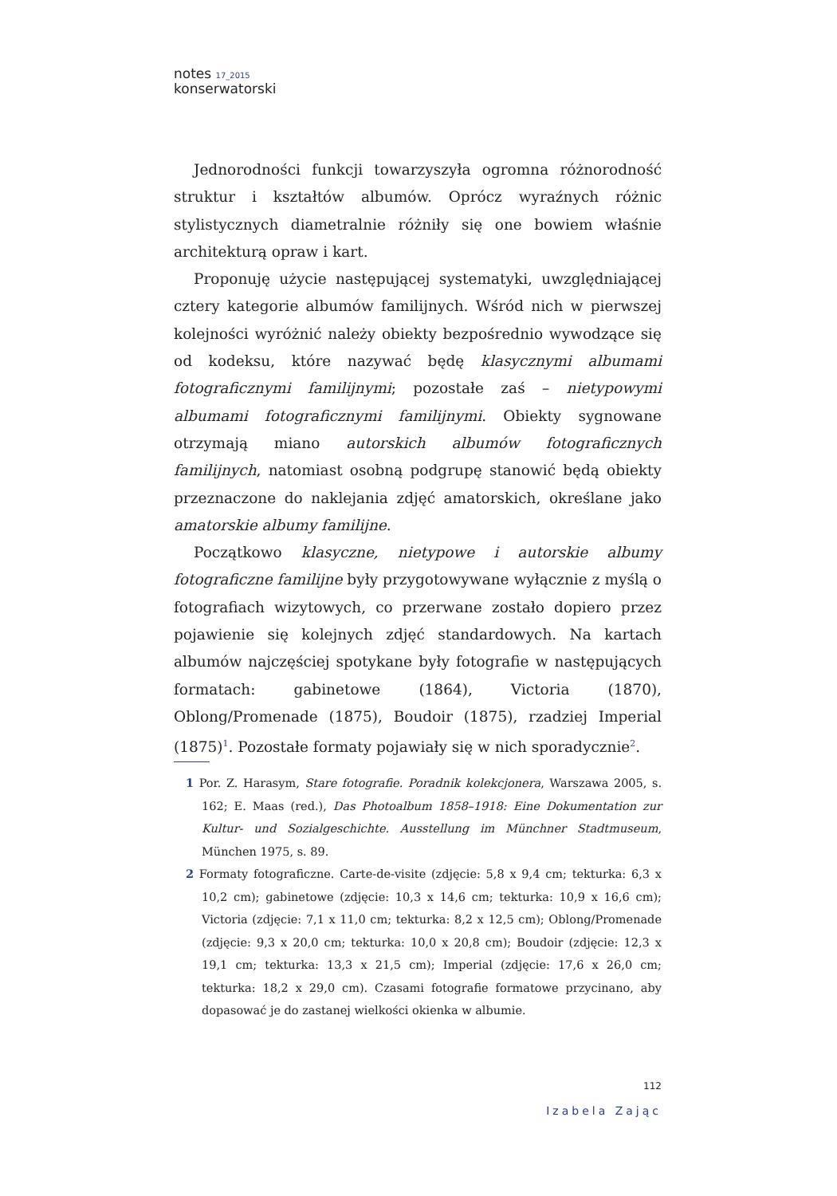notes 17_2015
konserwatorski
Jednorodności funkcji towarzyszyła ogromna różnorodność struktur i kształtów albumów. Oprócz wyraźnych różnic stylistycznych diametralnie różniły się one bowiem właśnie architekturą opraw i kart.
Proponuję użycie następującej systematyki, uwzględniającej cztery kategorie albumów familijnych. Wśród nich w pierwszej kolejności wyróżnić należy obiekty bezpośrednio wywodzące się od kodeksu, które nazywać będę klasycznymi albumami fotograficznymi familijnymi; pozostałe zaś – nietypowymi albumami fotograficznymi familijnymi. Obiekty sygnowane otrzymają miano autorskich albumów fotograficznych familijnych, natomiast osobną podgrupę stanowić będą obiekty przeznaczone do naklejania zdjęć amatorskich, określane jako amatorskie albumy familijne.
Początkowo klasyczne, nietypowe i autorskie albumy fotograficzne familijne były przygotowywane wyłącznie z myślą o fotografiach wizytowych, co przerwane zostało dopiero przez pojawienie się kolejnych zdjęć standardowych. Na kartach albumów najczęściej spotykane były fotografie w następujących formatach: gabinetowe (1864), Victoria (1870), Oblong/Promenade (1875), Boudoir (1875), rzadziej Imperial (1875)<sup>1</sup>. Pozostałe formaty pojawiały się w nich sporadycznie<sup>2</sup>.
1 Por. Z. Harasym, Stare fotografie. Poradnik kolekcjonera, Warszawa 2005, s. 162; E. Maas (red.), Das Photoalbum 1858–1918: Eine Dokumentation zur Kultur- und Sozialgeschichte. Ausstellung im Münchner Stadtmuseum, München 1975, s. 89.
2 Formaty fotograficzne. Carte-de-visite (zdjęcie: 5,8 x 9,4 cm; tekturka: 6,3 x 10,2 cm); gabinetowe (zdjęcie: 10,3 x 14,6 cm; tekturka: 10,9 x 16,6 cm); Victoria (zdjęcie: 7,1 x 11,0 cm; tekturka: 8,2 x 12,5 cm); Oblong/Promenade (zdjęcie: 9,3 x 20,0 cm; tekturka: 10,0 x 20,8 cm); Boudoir (zdjęcie: 12,3 x 19,1 cm; tekturka: 13,3 x 21,5 cm); Imperial (zdjęcie: 17,6 x 26,0 cm; tekturka: 18,2 x 29,0 cm). Czasami fotografie formatowe przycinano, aby dopasować je do zastanej wielkości okienka w albumie.
112
Izabela Zając